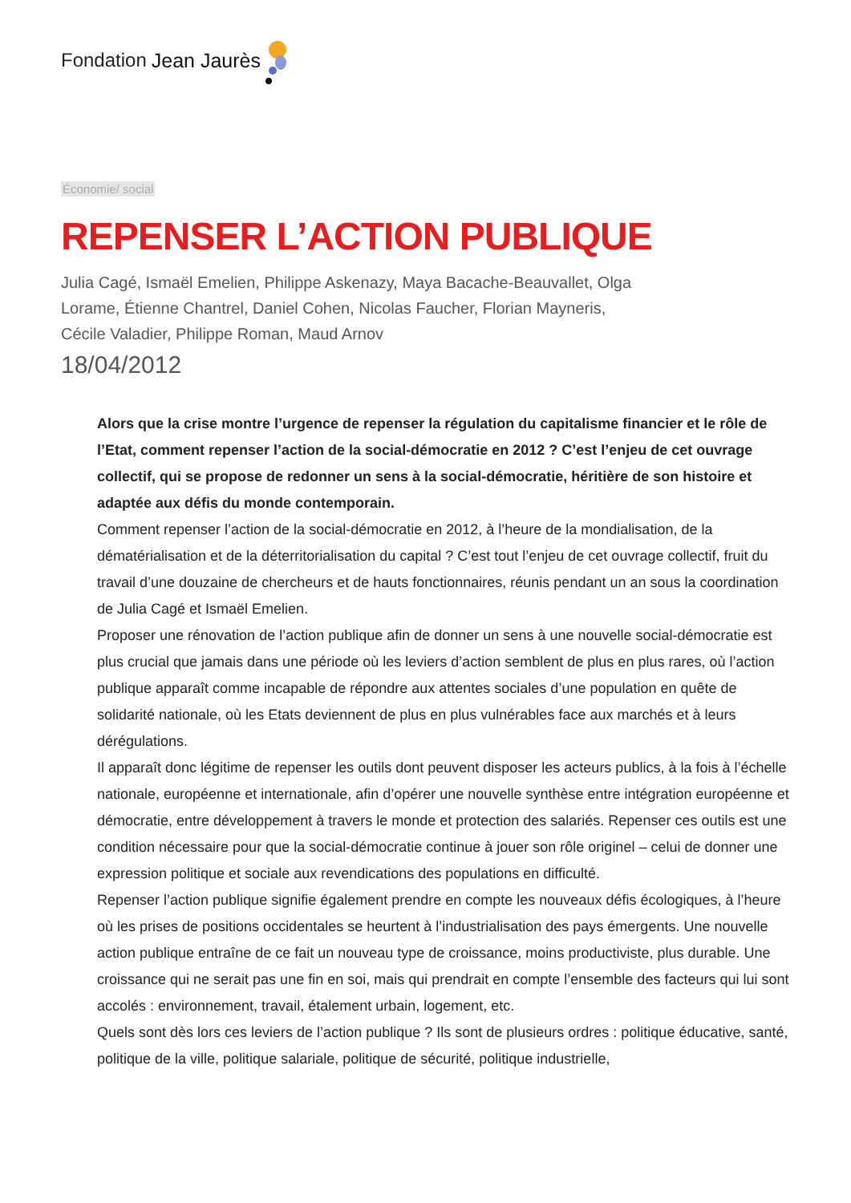Fondation Jean Jaurès
Économie/ social
REPENSER L’ACTION PUBLIQUE
Julia Cagé, Ismaël Emelien, Philippe Askenazy, Maya Bacache-Beauvallet, Olga Lorame, Étienne Chantrel, Daniel Cohen, Nicolas Faucher, Florian Mayneris, Cécile Valadier, Philippe Roman, Maud Arnov
18/04/2012
Alors que la crise montre l’urgence de repenser la régulation du capitalisme financier et le rôle de l’Etat, comment repenser l’action de la social-démocratie en 2012 ? C’est l’enjeu de cet ouvrage collectif, qui se propose de redonner un sens à la social-démocratie, héritière de son histoire et adaptée aux défis du monde contemporain.
Comment repenser l’action de la social-démocratie en 2012, à l’heure de la mondialisation, de la dématérialisation et de la déterritorialisation du capital ? C’est tout l’enjeu de cet ouvrage collectif, fruit du travail d’une douzaine de chercheurs et de hauts fonctionnaires, réunis pendant un an sous la coordination de Julia Cagé et Ismaël Emelien.
Proposer une rénovation de l’action publique afin de donner un sens à une nouvelle social-démocratie est plus crucial que jamais dans une période où les leviers d’action semblent de plus en plus rares, où l’action publique apparaît comme incapable de répondre aux attentes sociales d’une population en quête de solidarité nationale, où les Etats deviennent de plus en plus vulnérables face aux marchés et à leurs dérégulations.
Il apparaît donc légitime de repenser les outils dont peuvent disposer les acteurs publics, à la fois à l’échelle nationale, européenne et internationale, afin d’opérer une nouvelle synthèse entre intégration européenne et démocratie, entre développement à travers le monde et protection des salariés. Repenser ces outils est une condition nécessaire pour que la social-démocratie continue à jouer son rôle originel – celui de donner une expression politique et sociale aux revendications des populations en difficulté.
Repenser l’action publique signifie également prendre en compte les nouveaux défis écologiques, à l’heure où les prises de positions occidentales se heurtent à l’industrialisation des pays émergents. Une nouvelle action publique entraîne de ce fait un nouveau type de croissance, moins productiviste, plus durable. Une croissance qui ne serait pas une fin en soi, mais qui prendrait en compte l’ensemble des facteurs qui lui sont accolés : environnement, travail, étalement urbain, logement, etc.
Quels sont dès lors ces leviers de l’action publique ? Ils sont de plusieurs ordres : politique éducative, santé, politique de la ville, politique salariale, politique de sécurité, politique industrielle,